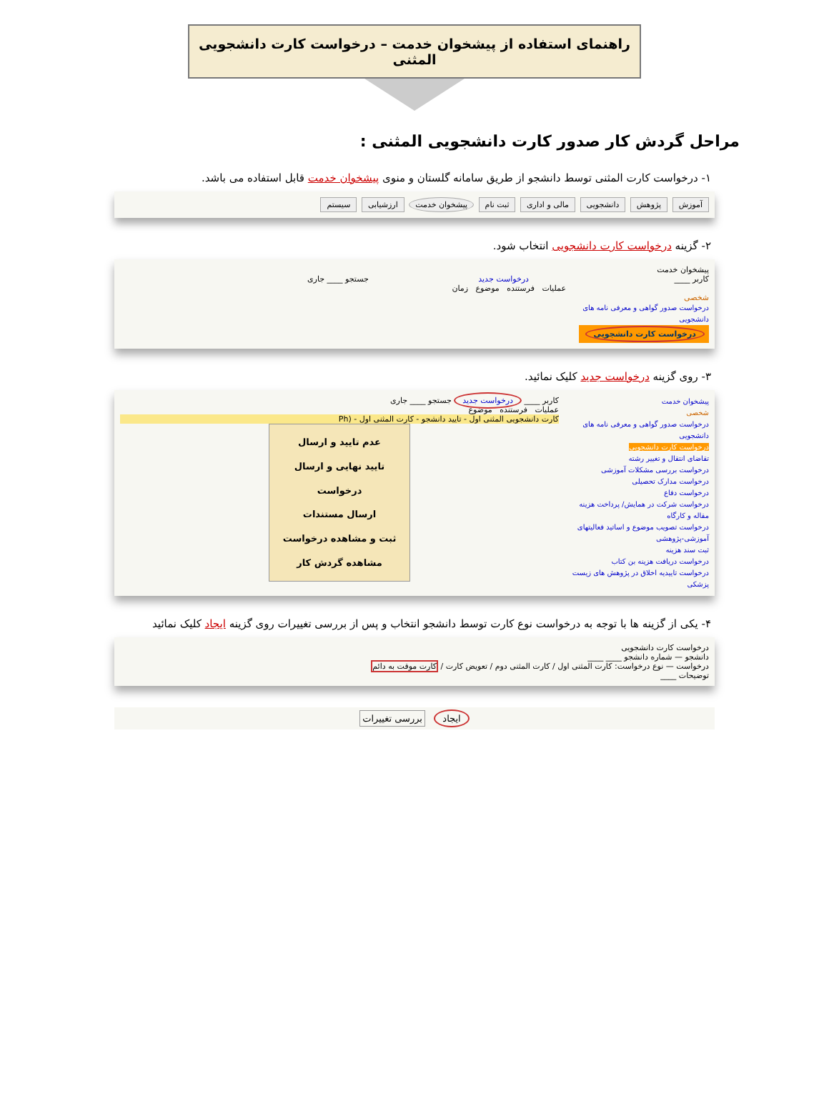راهنمای استفاده از پیشخوان خدمت – درخواست کارت دانشجویی المثنی
مراحل گردش کار صدور کارت دانشجویی المثنی :
۱- درخواست کارت المثنی توسط دانشجو از طریق سامانه گلستان و منوی پیشخوان خدمت قابل استفاده می باشد.
آموزش پژوهش دانشجویی مالی و اداری ثبت نام پیشخوان خدمت ارزشیابی سیستم
۲- گزینه درخواست کارت دانشجویی انتخاب شود.
پیشخوان خدمت
کاربر ____ درخواست جدید جستجو ____ جاری
عملیات فرستنده موضوع زمان
شخصی
درخواست صدور گواهی و معرفی نامه های دانشجویی
درخواست کارت دانشجویی
۳- روی گزینه درخواست جدید کلیک نمائید.
پیشخوان خدمت
شخصی
درخواست صدور گواهی و معرفی نامه های دانشجویی
درخواست کارت دانشجویی
تقاضای انتقال و تغییر رشته
درخواست بررسی مشکلات آموزشی
درخواست مدارک تحصیلی
درخواست دفاع
درخواست شرکت در همایش/ پرداخت هزینه مقاله و کارگاه
درخواست تصویب موضوع و اساتید فعالیتهای آموزشی-پژوهشی
ثبت سند هزینه
درخواست دریافت هزینه بن کتاب
درخواست تاییدیه اخلاق در پژوهش های زیست پزشکی
کاربر ____ درخواست جدید جستجو ____ جاری
عملیات فرستنده موضوع
کارت دانشجویی المثنی اول - تایید دانشجو - کارت المثنی اول - (Ph
عدم تایید و ارسال
تایید نهایی و ارسال درخواست
ارسال مستندات
ثبت و مشاهده درخواست
مشاهده گردش کار
۴- یکی از گزینه ها با توجه به درخواست نوع کارت توسط دانشجو انتخاب و پس از بررسی تغییرات روی گزینه ایجاد کلیک نمائید
درخواست کارت دانشجویی
دانشجو — شماره دانشجو ____ ____
درخواست — نوع درخواست: کارت المثنی اول / کارت المثنی دوم / تعویض کارت / کارت موقت به دائم
توضیحات ____
ایجاد بررسی تغییرات